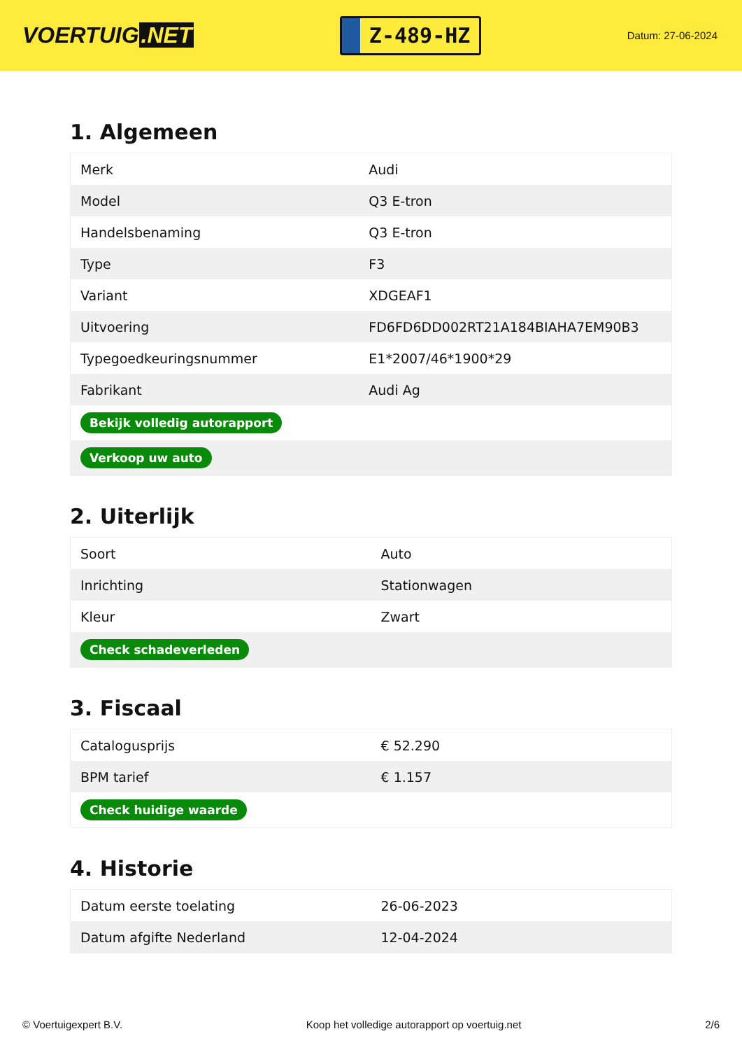VOERTUIG.NET
Z-489-HZ
Datum: 27-06-2024
1. Algemeen
| Merk | Audi |
| Model | Q3 E-tron |
| Handelsbenaming | Q3 E-tron |
| Type | F3 |
| Variant | XDGEAF1 |
| Uitvoering | FD6FD6DD002RT21A184BIAHA7EM90B3 |
| Typegoedkeuringsnummer | E1*2007/46*1900*29 |
| Fabrikant | Audi Ag |
| Bekijk volledig autorapport | |
| Verkoop uw auto | |
2. Uiterlijk
| Soort | Auto |
| Inrichting | Stationwagen |
| Kleur | Zwart |
| Check schadeverleden | |
3. Fiscaal
| Catalogusprijs | € 52.290 |
| BPM tarief | € 1.157 |
| Check huidige waarde | |
4. Historie
| Datum eerste toelating | 26-06-2023 |
| Datum afgifte Nederland | 12-04-2024 |
© Voertuigexpert B.V. Koop het volledige autorapport op voertuig.net 2/6